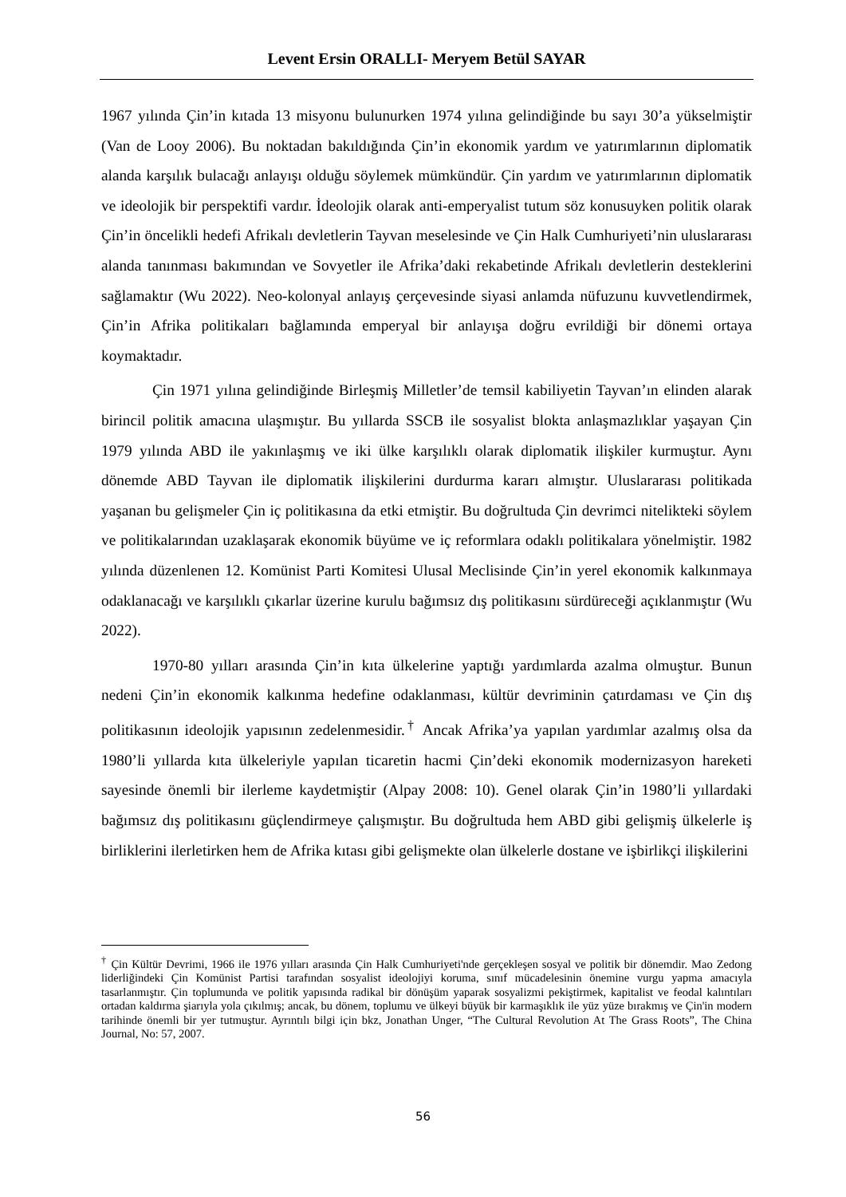Levent Ersin ORALLI- Meryem Betül SAYAR
1967 yılında Çin’in kıtada 13 misyonu bulunurken 1974 yılına gelindiğinde bu sayı 30’a yükselmiştir (Van de Looy 2006). Bu noktadan bakıldığında Çin’in ekonomik yardım ve yatırımlarının diplomatik alanda karşılık bulacağı anlayışı olduğu söylemek mümkündür. Çin yardım ve yatırımlarının diplomatik ve ideolojik bir perspektifi vardır. İdeolojik olarak anti-emperyalist tutum söz konusuyken politik olarak Çin’in öncelikli hedefi Afrikalı devletlerin Tayvan meselesinde ve Çin Halk Cumhuriyeti’nin uluslararası alanda tanınması bakımından ve Sovyetler ile Afrika’daki rekabetinde Afrikalı devletlerin desteklerini sağlamaktır (Wu 2022). Neo-kolonyal anlayış çerçevesinde siyasi anlamda nüfuzunu kuvvetlendirmek, Çin’in Afrika politikaları bağlamında emperyal bir anlayışa doğru evrildiği bir dönemi ortaya koymaktadır.
Çin 1971 yılına gelindiğinde Birleşmiş Milletler’de temsil kabiliyetin Tayvan’ın elinden alarak birincil politik amacına ulaşmıştır. Bu yıllarda SSCB ile sosyalist blokta anlaşmazlıklar yaşayan Çin 1979 yılında ABD ile yakınlaşmış ve iki ülke karşılıklı olarak diplomatik ilişkiler kurmuştur. Aynı dönemde ABD Tayvan ile diplomatik ilişkilerini durdurma kararı almıştır. Uluslararası politikada yaşanan bu gelişmeler Çin iç politikasına da etki etmiştir. Bu doğrultuda Çin devrimci nitelikteki söylem ve politikalarından uzaklaşarak ekonomik büyüme ve iç reformlara odaklı politikalara yönelmiştir. 1982 yılında düzenlenen 12. Komünist Parti Komitesi Ulusal Meclisinde Çin’in yerel ekonomik kalkınmaya odaklanacağı ve karşılıklı çıkarlar üzerine kurulu bağımsız dış politikasını sürdüreceği açıklanmıştır (Wu 2022).
1970-80 yılları arasında Çin’in kıta ülkelerine yaptığı yardımlarda azalma olmuştur. Bunun nedeni Çin’in ekonomik kalkınma hedefine odaklanması, kültür devriminin çatırdaması ve Çin dış politikasının ideolojik yapısının zedelenmesidir.<sup>†</sup> Ancak Afrika’ya yapılan yardımlar azalmış olsa da 1980’li yıllarda kıta ülkeleriyle yapılan ticaretin hacmi Çin’deki ekonomik modernizasyon hareketi sayesinde önemli bir ilerleme kaydetmiştir (Alpay 2008: 10). Genel olarak Çin’in 1980’li yıllardaki bağımsız dış politikasını güçlendirmeye çalışmıştır. Bu doğrultuda hem ABD gibi gelişmiş ülkelerle iş birliklerini ilerletirken hem de Afrika kıtası gibi gelişmekte olan ülkelerle dostane ve işbirlikçi ilişkilerini
<sup>†</sup> Çin Kültür Devrimi, 1966 ile 1976 yılları arasında Çin Halk Cumhuriyeti'nde gerçekleşen sosyal ve politik bir dönemdir. Mao Zedong liderliğindeki Çin Komünist Partisi tarafından sosyalist ideolojiyi koruma, sınıf mücadelesinin önemine vurgu yapma amacıyla tasarlanmıştır. Çin toplumunda ve politik yapısında radikal bir dönüşüm yaparak sosyalizmi pekiştirmek, kapitalist ve feodal kalıntıları ortadan kaldırma şiarıyla yola çıkılmış; ancak, bu dönem, toplumu ve ülkeyi büyük bir karmaşıklık ile yüz yüze bırakmış ve Çin'in modern tarihinde önemli bir yer tutmuştur. Ayrıntılı bilgi için bkz, Jonathan Unger, “The Cultural Revolution At The Grass Roots”, The China Journal, No: 57, 2007.
56